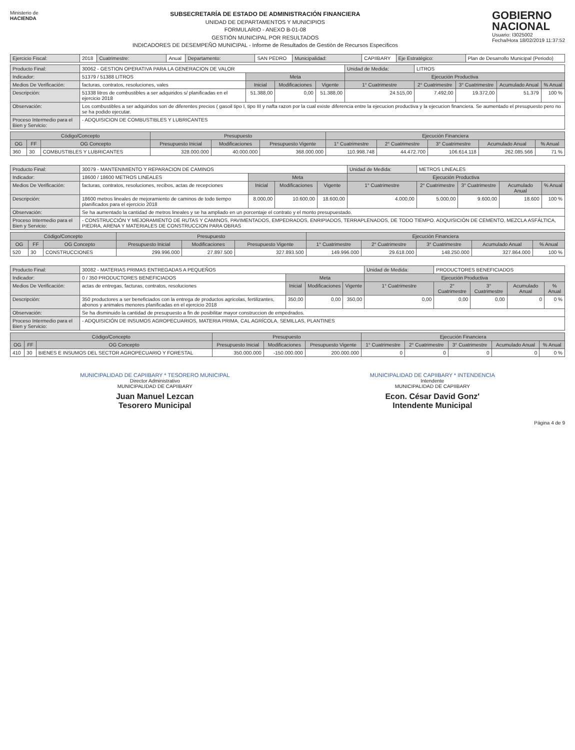Ministerio de
HACIENDA
SUBSECRETARÍA DE ESTADO DE ADMINISTRACIÓN FINANCIERA
UNIDAD DE DEPARTAMENTOS Y MUNICIPIOS
FORMULARIO - ANEXO B-01-08
GESTIÓN MUNICIPAL POR RESULTADOS
INDICADORES DE DESEMPEÑO MUNICIPAL - Informe de Resultados de Gestión de Recursos Específicos
GOBIERNO
NACIONAL
Usuario: I3025002
Fecha/Hora 18/02/2019 11:37:52
| Ejercicio Fiscal: | 2018 | Cuatrimestre: | Anual | Departamento: | SAN PEDRO | Municipalidad: | CAPIIBARY | Eje Estratégico: | Plan de Desarrollo Municipal (Periodo) |
| Producto Final: | 30062 - GESTION OPERATIVA PARA LA GENERACION DE VALOR | | | | Unidad de Medida: | LITROS | | | |
| Indicador: | 51379 / 51388 LITROS | Meta | | | Ejecución Productiva | | | | |
| Medios De Verificación: | facturas, contratos, resoluciones, vales | Inicial | Modificaciones | Vigente | 1° Cuatrimestre | 2° Cuatrimestre | 3° Cuatrimestre | Acumulado Anual | % Anual |
| Descripción: | 51338 litros de combustibles a ser adquiridos s/ planificadas en el ejercicio 2018 | 51.388,00 | 0,00 | 51.388,00 | 24.515,00 | 7.492,00 | 19.372,00 | 51.379 | 100 % |
| Observación: | Los combustibles a ser adquiridos son de diferentes precios ( gasoil tipo I, tipo III y nafta razon por la cual existe diferencia entre la ejecucion productiva y la ejecucion financiera. Se aumentado el presupuesto pero no se ha podido ejecutar. | | | | | | | | |
| Proceso Intermedio para el Bien y Servicio: | - ADQUISICION DE COMBUSTIBLES Y LUBRICANTES | | | | | | | | |
| Código/Concepto | | | Presupuesto | | | Ejecución Financiera | | | | |
| --- | --- | --- | --- | --- | --- | --- | --- | --- | --- | --- |
| OG | FF | OG Concepto | Presupuesto Inicial | Modificaciones | Presupuesto Vigente | 1° Cuatrimestre | 2° Cuatrimestre | 3° Cuatrimestre | Acumulado Anual | % Anual |
| 360 | 30 | COMBUSTIBLES Y LUBRICANTES | 328.000.000 | 40.000.000 | 368.000.000 | 110.998.748 | 44.472.700 | 106.614.118 | 262.085.566 | 71 % |
| Producto Final: | 30079 - MANTENIMIENTO Y REPARACION DE CAMINOS | | | | Unidad de Medida: | METROS LINEALES | | | |
| Indicador: | 18600 / 18600 METROS LINEALES | Meta | | | Ejecución Productiva | | | | |
| Medios De Verificación: | facturas, contratos, resoluciones, recibos, actas de recepciones | Inicial | Modificaciones | Vigente | 1° Cuatrimestre | 2° Cuatrimestre | 3° Cuatrimestre | Acumulado Anual | % Anual |
| Descripción: | 18600 metros lineales de mejoramiento de caminos de todo tiempo planificados para el ejercicio 2018 | 8.000,00 | 10.600,00 | 18.600,00 | 4.000,00 | 5.000,00 | 9.600,00 | 18.600 | 100 % |
| Observación: | Se ha aumentado la cantidad de metros lineales y se ha ampliado en un porcentaje el contrato y el monto presupuestado. | | | | | | | | |
| Proceso Intermedio para el Bien y Servicio: | - CONSTRUCCIÓN Y MEJORAMIENTO DE RUTAS Y CAMINOS, PAVIMENTADOS, EMPEDRADOS, ENRIPIADOS, TERRAPLENADOS, DE TODO TIEMPO. ADQUISICIÓN DE CEMENTO, MEZCLA ASFÁLTICA, PIEDRA, ARENA Y MATERIALES DE CONSTRUCCION PARA OBRAS | | | | | | | | |
| Código/Concepto | | | Presupuesto | | | Ejecución Financiera | | | | |
| --- | --- | --- | --- | --- | --- | --- | --- | --- | --- | --- |
| OG | FF | OG Concepto | Presupuesto Inicial | Modificaciones | Presupuesto Vigente | 1° Cuatrimestre | 2° Cuatrimestre | 3° Cuatrimestre | Acumulado Anual | % Anual |
| 520 | 30 | CONSTRUCCIONES | 299.996.000 | 27.897.500 | 327.893.500 | 149.996.000 | 29.618.000 | 148.250.000 | 327.864.000 | 100 % |
| Producto Final: | 30082 - MATERIAS PRIMAS ENTREGADAS A PEQUEÑOS | | | | Unidad de Medida: | PRODUCTORES BENEFICIADOS | | | |
| Indicador: | 0 / 350 PRODUCTORES BENEFICIADOS | Meta | | | Ejecución Productiva | | | | |
| Medios De Verificación: | actas de entregas, facturas, contratos, resoluciones | Inicial | Modificaciones | Vigente | 1° Cuatrimestre | 2° Cuatrimestre | 3° Cuatrimestre | Acumulado Anual | % Anual |
| Descripción: | 350 productores a ser beneficiados con la entrega de productos agricolas, fertilizantes, abonos y animales menores planificadas en el ejercicio 2018 | 350,00 | 0,00 | 350,00 | 0,00 | 0,00 | 0,00 | 0 | 0 % |
| Observación: | Se ha disminuido la cantidad de presupuesto a fin de posibilitar mayor construccion de empedrados. | | | | | | | | |
| Proceso Intermedio para el Bien y Servicio: | - ADQUISICIÓN DE INSUMOS AGROPECUARIOS, MATERIA PRIMA, CAL AGRÍCOLA, SEMILLAS, PLANTINES | | | | | | | | |
| Código/Concepto | | | Presupuesto | | | Ejecución Financiera | | | | |
| --- | --- | --- | --- | --- | --- | --- | --- | --- | --- | --- |
| OG | FF | OG Concepto | Presupuesto Inicial | Modificaciones | Presupuesto Vigente | 1° Cuatrimestre | 2° Cuatrimestre | 3° Cuatrimestre | Acumulado Anual | % Anual |
| 410 | 30 | BIENES E INSUMOS DEL SECTOR AGROPECUARIO Y FORESTAL | 350.000.000 | -150.000.000 | 200.000.000 | 0 | 0 | 0 | 0 | 0 % |
MUNICIPALIDAD DE CAPIIBARY * TESORERO MUNICIPAL
Director Administrativo
MUNICIPALIDAD DE CAPIIBARY
Juan Manuel Lezcan
Tesorero Municipal
MUNICIPALIDAD DE CAPIIBARY * INTENDENCIA
Intendente
MUNICIPALIDAD DE CAPIIBARY
Econ. César David Gonz'
Intendente Municipal
Página 4 de 9